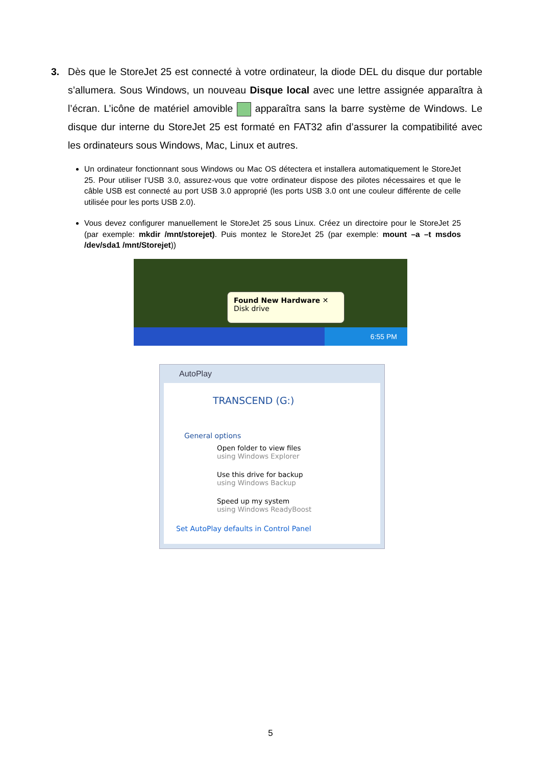3.
Dès que le StoreJet 25 est connecté à votre ordinateur, la diode DEL du disque dur portable s’allumera. Sous Windows, un nouveau Disque local avec une lettre assignée apparaîtra à l’écran. L’icône de matériel amovible apparaîtra sans la barre système de Windows. Le disque dur interne du StoreJet 25 est formaté en FAT32 afin d’assurer la compatibilité avec les ordinateurs sous Windows, Mac, Linux et autres.
Un ordinateur fonctionnant sous Windows ou Mac OS détectera et installera automatiquement le StoreJet 25. Pour utiliser l’USB 3.0, assurez-vous que votre ordinateur dispose des pilotes nécessaires et que le câble USB est connecté au port USB 3.0 approprié (les ports USB 3.0 ont une couleur différente de celle utilisée pour les ports USB 2.0).
Vous devez configurer manuellement le StoreJet 25 sous Linux. Créez un directoire pour le StoreJet 25 (par exemple: mkdir /mnt/storejet). Puis montez le StoreJet 25 (par exemple: mount –a –t msdos /dev/sda1 /mnt/Storejet))
6:55 PM
Found New Hardware ✕
Disk drive
AutoPlay
TRANSCEND (G:)
General options
Open folder to view files
using Windows Explorer
Use this drive for backup
using Windows Backup
Speed up my system
using Windows ReadyBoost
Set AutoPlay defaults in Control Panel
5